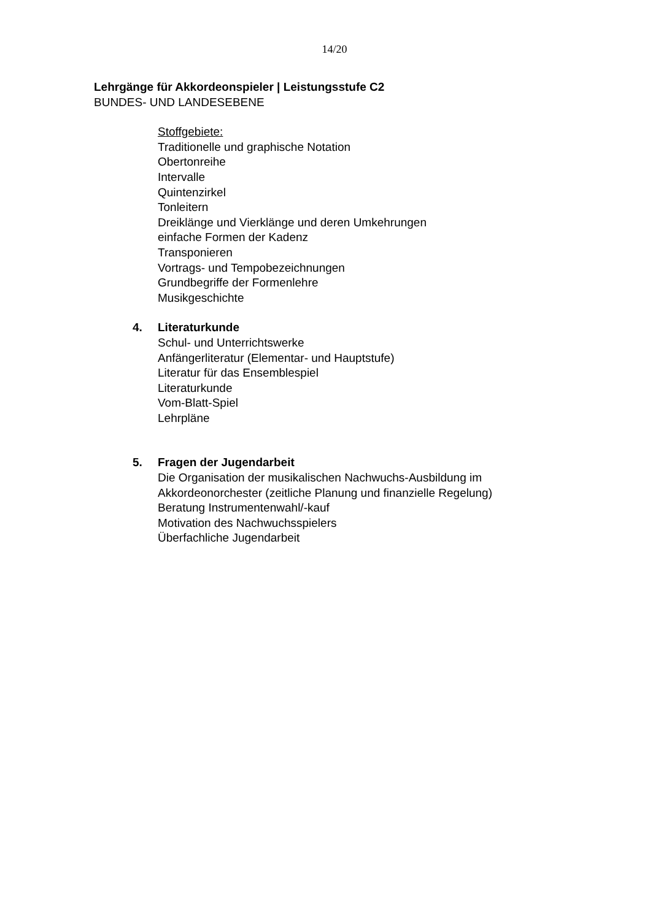14/20
Lehrgänge für Akkordeonspieler | Leistungsstufe C2
BUNDES- UND LANDESEBENE
Stoffgebiete:
Traditionelle und graphische Notation
Obertonreihe
Intervalle
Quintenzirkel
Tonleitern
Dreiklänge und Vierklänge und deren Umkehrungen
einfache Formen der Kadenz
Transponieren
Vortrags- und Tempobezeichnungen
Grundbegriffe der Formenlehre
Musikgeschichte
4. Literaturkunde
Schul- und Unterrichtswerke
Anfängerliteratur (Elementar- und Hauptstufe)
Literatur für das Ensemblespiel
Literaturkunde
Vom-Blatt-Spiel
Lehrpläne
5. Fragen der Jugendarbeit
Die Organisation der musikalischen Nachwuchs-Ausbildung im
Akkordeonorchester (zeitliche Planung und finanzielle Regelung)
Beratung Instrumentenwahl/-kauf
Motivation des Nachwuchsspielers
Überfachliche Jugendarbeit